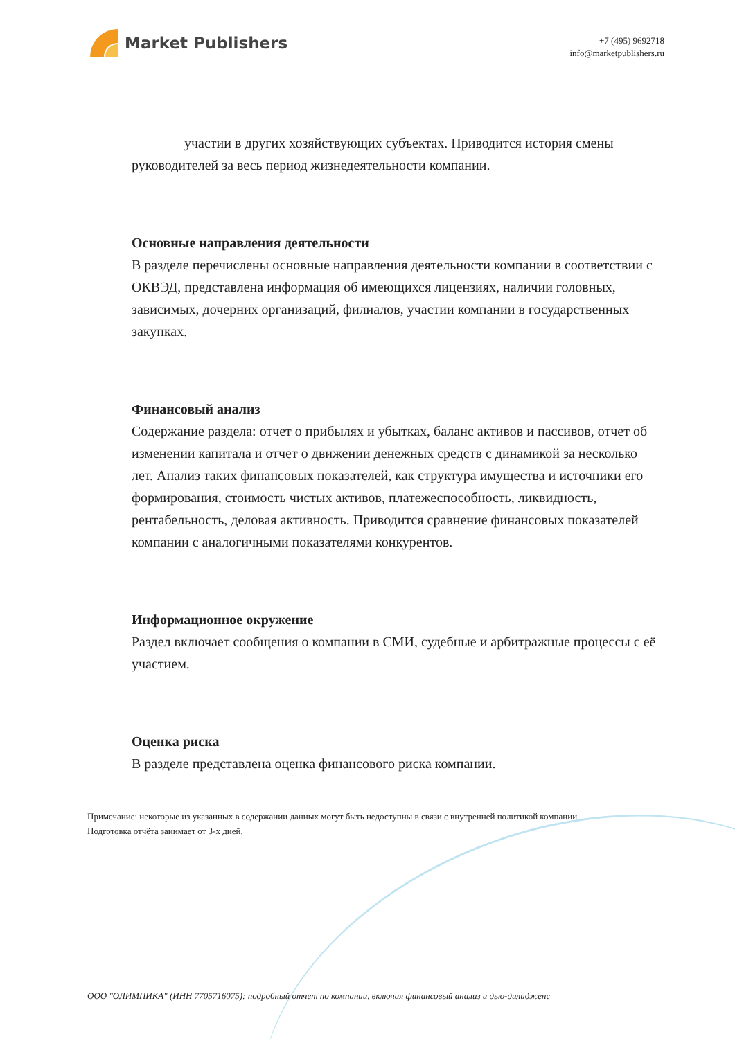Market Publishers
+7 (495) 9692718
info@marketpublishers.ru
участии в других хозяйствующих субъектах. Приводится история смены руководителей за весь период жизнедеятельности компании.
Основные направления деятельности
В разделе перечислены основные направления деятельности компании в соответствии с ОКВЭД, представлена информация об имеющихся лицензиях, наличии головных, зависимых, дочерних организаций, филиалов, участии компании в государственных закупках.
Финансовый анализ
Содержание раздела: отчет о прибылях и убытках, баланс активов и пассивов, отчет об изменении капитала и отчет о движении денежных средств с динамикой за несколько лет. Анализ таких финансовых показателей, как структура имущества и источники его формирования, стоимость чистых активов, платежеспособность, ликвидность, рентабельность, деловая активность. Приводится сравнение финансовых показателей компании с аналогичными показателями конкурентов.
Информационное окружение
Раздел включает сообщения о компании в СМИ, судебные и арбитражные процессы с её участием.
Оценка риска
В разделе представлена оценка финансового риска компании.
Примечание: некоторые из указанных в содержании данных могут быть недоступны в связи с внутренней политикой компании.
Подготовка отчёта занимает от 3-х дней.
ООО "ОЛИМПИКА" (ИНН 7705716075): подробный отчет по компании, включая финансовый анализ и дью-дилиджен​с